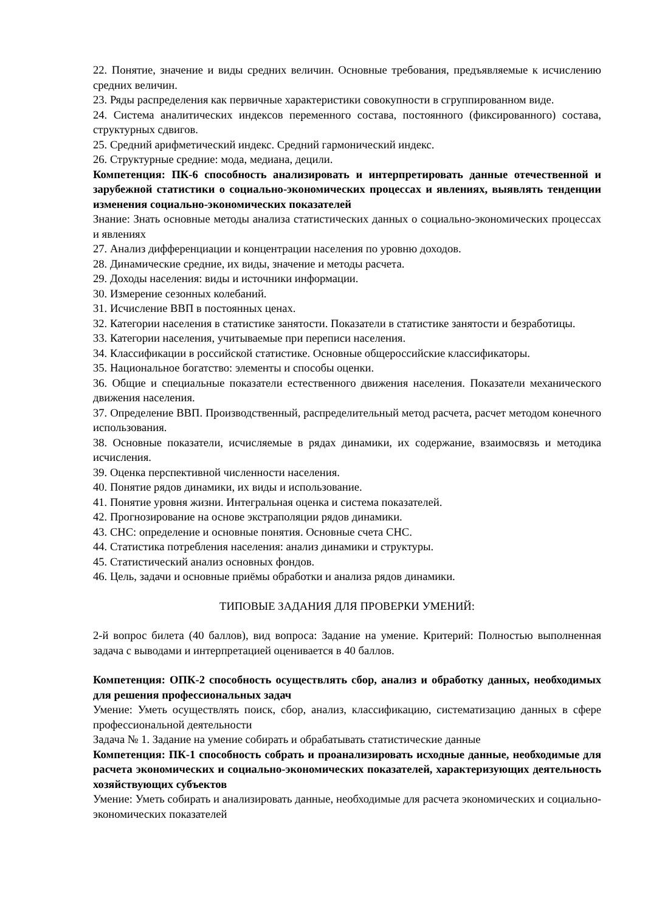22. Понятие, значение и виды средних величин. Основные требования, предъявляемые к исчислению средних величин.
23. Ряды распределения как первичные характеристики совокупности в сгруппированном виде.
24. Система аналитических индексов переменного состава, постоянного (фиксированного) состава, структурных сдвигов.
25. Средний арифметический индекс. Средний гармонический индекс.
26. Структурные средние: мода, медиана, децили.
Компетенция: ПК-6 способность анализировать и интерпретировать данные отечественной и зарубежной статистики о социально-экономических процессах и явлениях, выявлять тенденции изменения социально-экономических показателей
Знание: Знать основные методы анализа статистических данных о социально-экономических процессах и явлениях
27. Анализ дифференциации и концентрации населения по уровню доходов.
28. Динамические средние, их виды, значение и методы расчета.
29. Доходы населения: виды и источники информации.
30. Измерение сезонных колебаний.
31. Исчисление ВВП в постоянных ценах.
32. Категории населения в статистике занятости. Показатели в статистике занятости и безработицы.
33. Категории населения, учитываемые при переписи населения.
34. Классификации в российской статистике. Основные общероссийские классификаторы.
35. Национальное богатство: элементы и способы оценки.
36. Общие и специальные показатели естественного движения населения. Показатели механического движения населения.
37. Определение ВВП. Производственный, распределительный метод расчета, расчет методом конечного использования.
38. Основные показатели, исчисляемые в рядах динамики, их содержание, взаимосвязь и методика исчисления.
39. Оценка перспективной численности населения.
40. Понятие рядов динамики, их виды и использование.
41. Понятие уровня жизни. Интегральная оценка и система показателей.
42. Прогнозирование на основе экстраполяции рядов динамики.
43. СНС: определение и основные понятия. Основные счета СНС.
44. Статистика потребления населения: анализ динамики и структуры.
45. Статистический анализ основных фондов.
46. Цель, задачи и основные приёмы обработки и анализа рядов динамики.
ТИПОВЫЕ ЗАДАНИЯ ДЛЯ ПРОВЕРКИ УМЕНИЙ:
2-й вопрос билета (40 баллов), вид вопроса: Задание на умение. Критерий: Полностью выполненная задача с выводами и интерпретацией оценивается в 40 баллов.
Компетенция: ОПК-2 способность осуществлять сбор, анализ и обработку данных, необходимых для решения профессиональных задач
Умение: Уметь осуществлять поиск, сбор, анализ, классификацию, систематизацию данных в сфере профессиональной деятельности
Задача № 1. Задание на умение собирать и обрабатывать статистические данные
Компетенция: ПК-1 способность собрать и проанализировать исходные данные, необходимые для расчета экономических и социально-экономических показателей, характеризующих деятельность хозяйствующих субъектов
Умение: Уметь собирать и анализировать данные, необходимые для расчета экономических и социально-экономических показателей